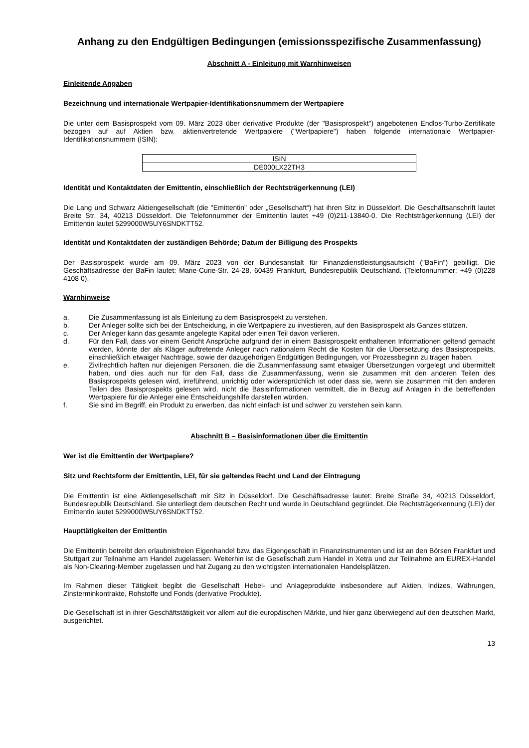Anhang zu den Endgültigen Bedingungen (emissionsspezifische Zusammenfassung)
Abschnitt A - Einleitung mit Warnhinweisen
Einleitende Angaben
Bezeichnung und internationale Wertpapier-Identifikationsnummern der Wertpapiere
Die unter dem Basisprospekt vom 09. März 2023 über derivative Produkte (der "Basisprospekt") angebotenen Endlos-Turbo-Zertifikate bezogen auf auf Aktien bzw. aktienvertretende Wertpapiere ("Wertpapiere") haben folgende internationale Wertpapier-Identifikationsnummern (ISIN):
| ISIN |
| DE000LX22TH3 |
Identität und Kontaktdaten der Emittentin, einschließlich der Rechtsträgerkennung (LEI)
Die Lang und Schwarz Aktiengesellschaft (die "Emittentin" oder „Gesellschaft“) hat ihren Sitz in Düsseldorf. Die Geschäftsanschrift lautet Breite Str. 34, 40213 Düsseldorf. Die Telefonnummer der Emittentin lautet +49 (0)211-13840-0. Die Rechtsträgerkennung (LEI) der Emittentin lautet 5299000W5UY6SNDKTT52.
Identität und Kontaktdaten der zuständigen Behörde; Datum der Billigung des Prospekts
Der Basisprospekt wurde am 09. März 2023 von der Bundesanstalt für Finanzdienstleistungsaufsicht ("BaFin") gebilligt. Die Geschäftsadresse der BaFin lautet: Marie-Curie-Str. 24-28, 60439 Frankfurt, Bundesrepublik Deutschland. (Telefonnummer: +49 (0)228 4108 0).
Warnhinweise
a. Die Zusammenfassung ist als Einleitung zu dem Basisprospekt zu verstehen.
b. Der Anleger sollte sich bei der Entscheidung, in die Wertpapiere zu investieren, auf den Basisprospekt als Ganzes stützen.
c. Der Anleger kann das gesamte angelegte Kapital oder einen Teil davon verlieren.
d. Für den Fall, dass vor einem Gericht Ansprüche aufgrund der in einem Basisprospekt enthaltenen Informationen geltend gemacht werden, könnte der als Kläger auftretende Anleger nach nationalem Recht die Kosten für die Übersetzung des Basisprospekts, einschließlich etwaiger Nachträge, sowie der dazugehörigen Endgültigen Bedingungen, vor Prozessbeginn zu tragen haben.
e. Zivilrechtlich haften nur diejenigen Personen, die die Zusammenfassung samt etwaiger Übersetzungen vorgelegt und übermittelt haben, und dies auch nur für den Fall, dass die Zusammenfassung, wenn sie zusammen mit den anderen Teilen des Basisprospekts gelesen wird, irreführend, unrichtig oder widersprüchlich ist oder dass sie, wenn sie zusammen mit den anderen Teilen des Basisprospekts gelesen wird, nicht die Basisinformationen vermittelt, die in Bezug auf Anlagen in die betreffenden Wertpapiere für die Anleger eine Entscheidungshilfe darstellen würden.
f. Sie sind im Begriff, ein Produkt zu erwerben, das nicht einfach ist und schwer zu verstehen sein kann.
Abschnitt B – Basisinformationen über die Emittentin
Wer ist die Emittentin der Wertpapiere?
Sitz und Rechtsform der Emittentin, LEI, für sie geltendes Recht und Land der Eintragung
Die Emittentin ist eine Aktiengesellschaft mit Sitz in Düsseldorf. Die Geschäftsadresse lautet: Breite Straße 34, 40213 Düsseldorf, Bundesrepublik Deutschland. Sie unterliegt dem deutschen Recht und wurde in Deutschland gegründet. Die Rechtsträgerkennung (LEI) der Emittentin lautet 5299000W5UY6SNDKTT52.
Haupttätigkeiten der Emittentin
Die Emittentin betreibt den erlaubnisfreien Eigenhandel bzw. das Eigengeschäft in Finanzinstrumenten und ist an den Börsen Frankfurt und Stuttgart zur Teilnahme am Handel zugelassen. Weiterhin ist die Gesellschaft zum Handel in Xetra und zur Teilnahme am EUREX-Handel als Non-Clearing-Member zugelassen und hat Zugang zu den wichtigsten internationalen Handelsplätzen.
Im Rahmen dieser Tätigkeit begibt die Gesellschaft Hebel- und Anlageprodukte insbesondere auf Aktien, Indizes, Währungen, Zinsterminkontrakte, Rohstoffe und Fonds (derivative Produkte).
Die Gesellschaft ist in ihrer Geschäftstätigkeit vor allem auf die europäischen Märkte, und hier ganz überwiegend auf den deutschen Markt, ausgerichtet.
13